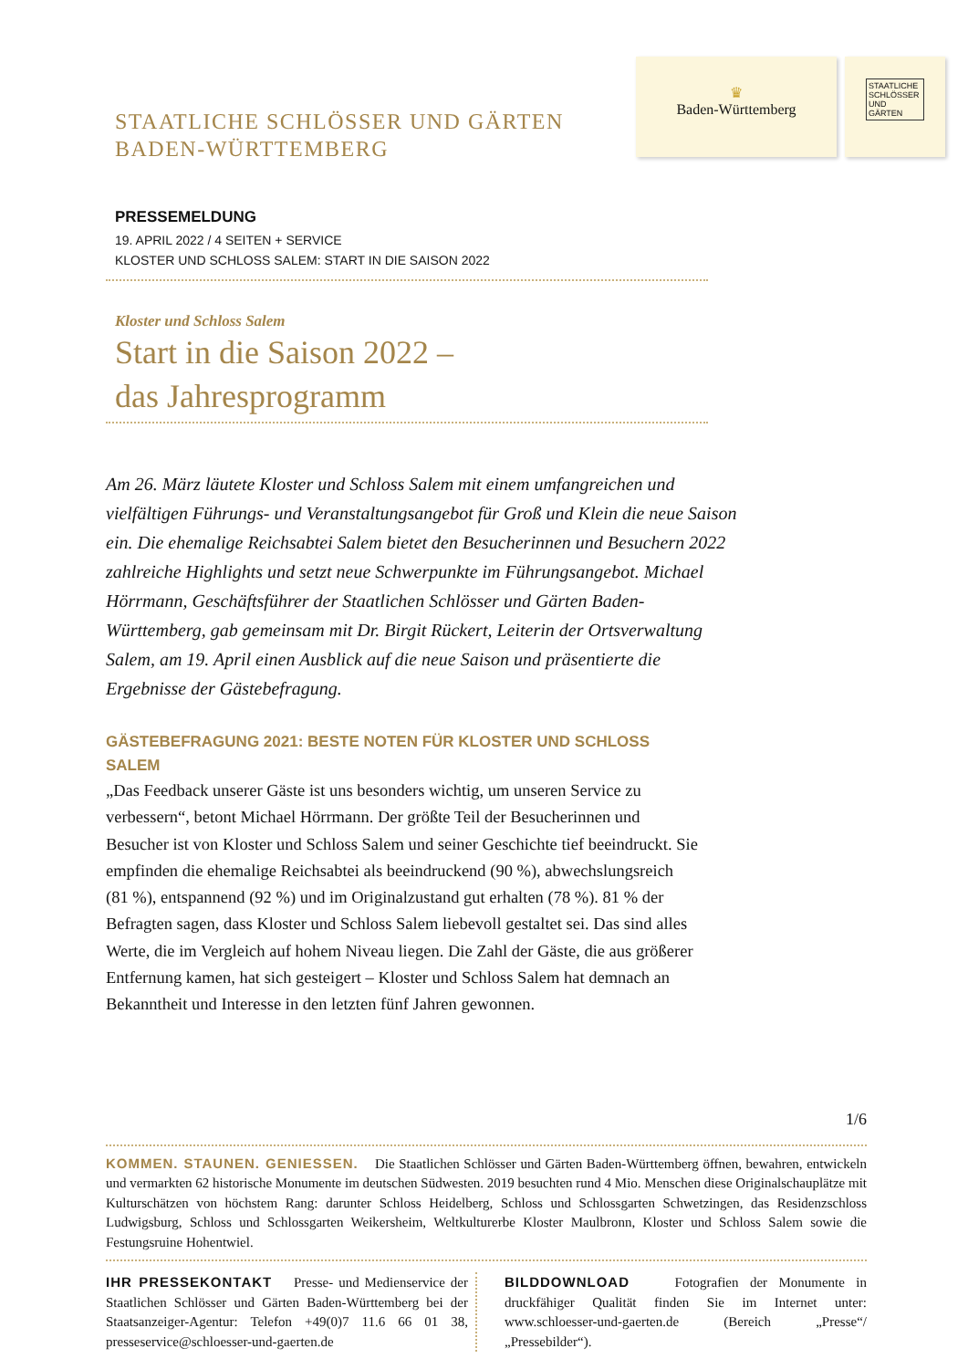STAATLICHE SCHLÖSSER UND GÄRTEN
BADEN-WÜRTTEMBERG
♛
Baden-Württemberg
STAATLICHE SCHLÖSSER UND GÄRTEN
PRESSEMELDUNG
19. APRIL 2022 / 4 SEITEN + SERVICE
KLOSTER UND SCHLOSS SALEM: START IN DIE SAISON 2022
Kloster und Schloss Salem
Start in die Saison 2022 –
das Jahresprogramm
Am 26. März läutete Kloster und Schloss Salem mit einem umfangreichen und vielfältigen Führungs- und Veranstaltungsangebot für Groß und Klein die neue Saison ein. Die ehemalige Reichsabtei Salem bietet den Besucherinnen und Besuchern 2022 zahlreiche Highlights und setzt neue Schwerpunkte im Führungsangebot. Michael Hörrmann, Geschäftsführer der Staatlichen Schlösser und Gärten Baden-Württemberg, gab gemeinsam mit Dr. Birgit Rückert, Leiterin der Ortsverwaltung Salem, am 19. April einen Ausblick auf die neue Saison und präsentierte die Ergebnisse der Gästebefragung.
GÄSTEBEFRAGUNG 2021: BESTE NOTEN FÜR KLOSTER UND SCHLOSS SALEM
„Das Feedback unserer Gäste ist uns besonders wichtig, um unseren Service zu verbessern“, betont Michael Hörrmann. Der größte Teil der Besucherinnen und Besucher ist von Kloster und Schloss Salem und seiner Geschichte tief beeindruckt. Sie empfinden die ehemalige Reichsabtei als beeindruckend (90 %), abwechslungsreich (81 %), entspannend (92 %) und im Originalzustand gut erhalten (78 %). 81 % der Befragten sagen, dass Kloster und Schloss Salem liebevoll gestaltet sei. Das sind alles Werte, die im Vergleich auf hohem Niveau liegen. Die Zahl der Gäste, die aus größerer Entfernung kamen, hat sich gesteigert – Kloster und Schloss Salem hat demnach an Bekanntheit und Interesse in den letzten fünf Jahren gewonnen.
1/6
KOMMEN. STAUNEN. GENIESSEN. Die Staatlichen Schlösser und Gärten Baden-Württemberg öffnen, bewahren, entwickeln und vermarkten 62 historische Monumente im deutschen Südwesten. 2019 besuchten rund 4 Mio. Menschen diese Originalschauplätze mit Kulturschätzen von höchstem Rang: darunter Schloss Heidelberg, Schloss und Schlossgarten Schwetzingen, das Residenzschloss Ludwigsburg, Schloss und Schlossgarten Weikersheim, Weltkulturerbe Kloster Maulbronn, Kloster und Schloss Salem sowie die Festungsruine Hohentwiel.
IHR PRESSEKONTAKT Presse- und Medienservice der Staatlichen Schlösser und Gärten Baden-Württemberg bei der Staatsanzeiger-Agentur: Telefon +49(0)7 11.6 66 01 38, presseservice@schloesser-und-gaerten.de
BILDDOWNLOAD Fotografien der Monumente in druckfähiger Qualität finden Sie im Internet unter: www.schloesser-und-gaerten.de (Bereich „Presse“/„Pressebilder“).